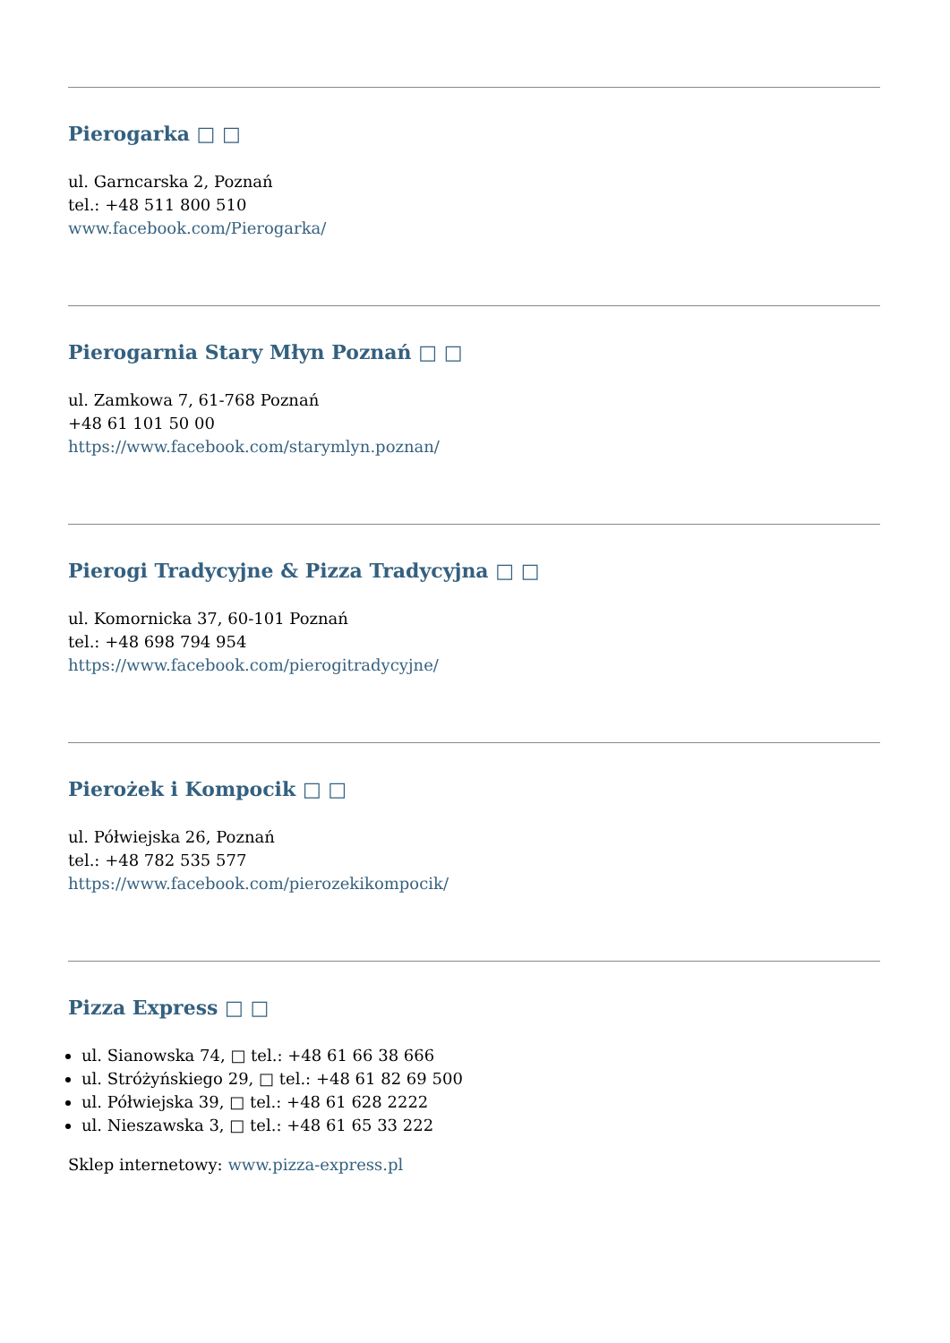Pierogarka □ □
ul. Garncarska 2, Poznań
tel.: +48 511 800 510
www.facebook.com/Pierogarka/
Pierogarnia Stary Młyn Poznań □ □
ul. Zamkowa 7, 61-768 Poznań
+48 61 101 50 00
https://www.facebook.com/starymlyn.poznan/
Pierogi Tradycyjne & Pizza Tradycyjna □ □
ul. Komornicka 37, 60-101 Poznań
tel.: +48 698 794 954
https://www.facebook.com/pierogitradycyjne/
Pierożek i Kompocik □ □
ul. Półwiejska 26, Poznań
tel.: +48 782 535 577
https://www.facebook.com/pierozekikompocik/
Pizza Express □ □
ul. Sianowska 74, □ tel.: +48 61 66 38 666
ul. Stróżyńskiego 29, □ tel.: +48 61 82 69 500
ul. Półwiejska 39, □ tel.: +48 61 628 2222
ul. Nieszawska 3, □ tel.: +48 61 65 33 222
Sklep internetowy: www.pizza-express.pl